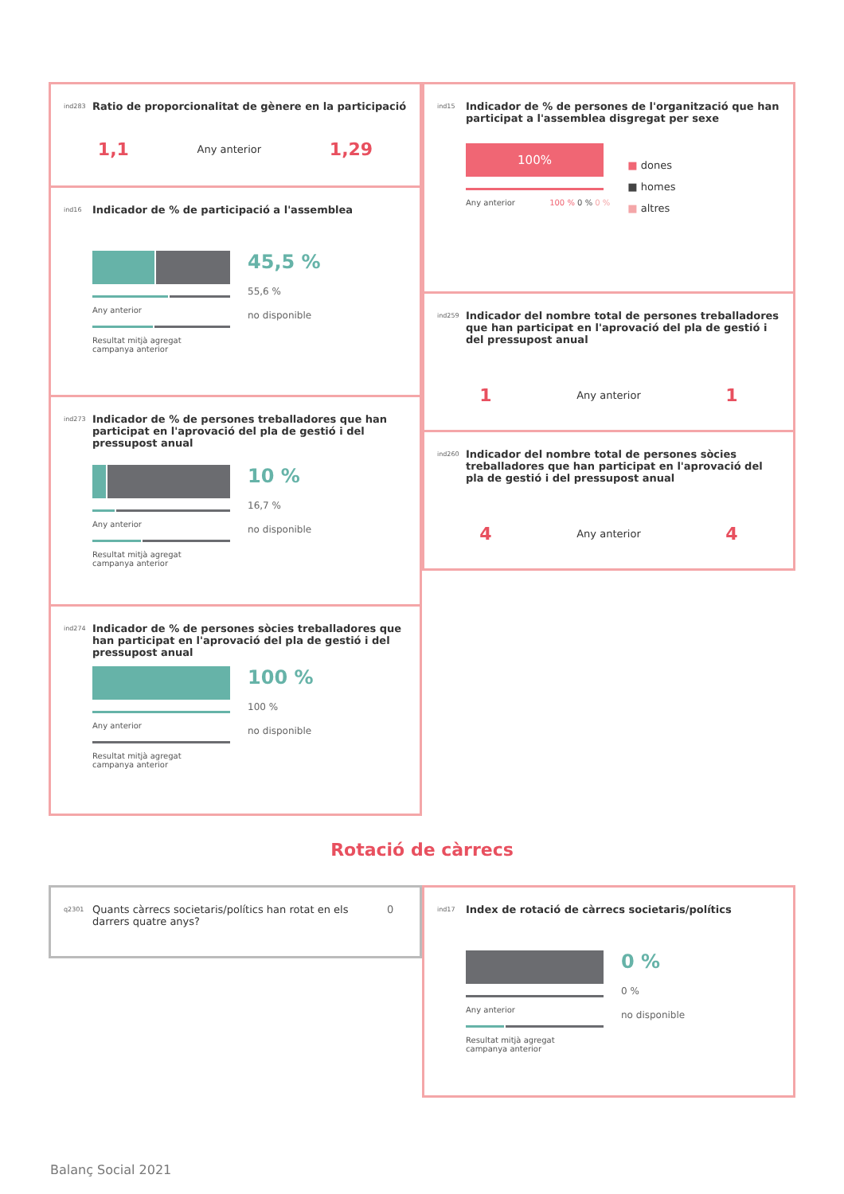ind283 Ratio de proporcionalitat de gènere en la participació
1,1 Any anterior 1,29
ind16 Indicador de % de participació a l'assemblea
Any anterior
Resultat mitjà agregat
campanya anterior
45,5 %
55,6 %
no disponible
ind273 Indicador de % de persones treballadores que han participat en l'aprovació del pla de gestió i del pressupost anual
Any anterior
Resultat mitjà agregat
campanya anterior
10 %
16,7 %
no disponible
ind274 Indicador de % de persones sòcies treballadores que han participat en l'aprovació del pla de gestió i del pressupost anual
Any anterior
Resultat mitjà agregat
campanya anterior
100 %
100 %
no disponible
ind15 Indicador de % de persones de l'organització que han participat a l'assemblea disgregat per sexe
100%
Any anterior 100 % 0 % 0 %
■ dones
■ homes
■ altres
ind259 Indicador del nombre total de persones treballadores que han participat en l'aprovació del pla de gestió i del pressupost anual
1 Any anterior 1
ind260 Indicador del nombre total de persones sòcies treballadores que han participat en l'aprovació del pla de gestió i del pressupost anual
4 Any anterior 4
Rotació de càrrecs
q2301 Quants càrrecs societaris/polítics han rotat en els darrers quatre anys? 0
ind17 Index de rotació de càrrecs societaris/polítics
Any anterior
Resultat mitjà agregat
campanya anterior
0 %
0 %
no disponible
Balanç Social 2021